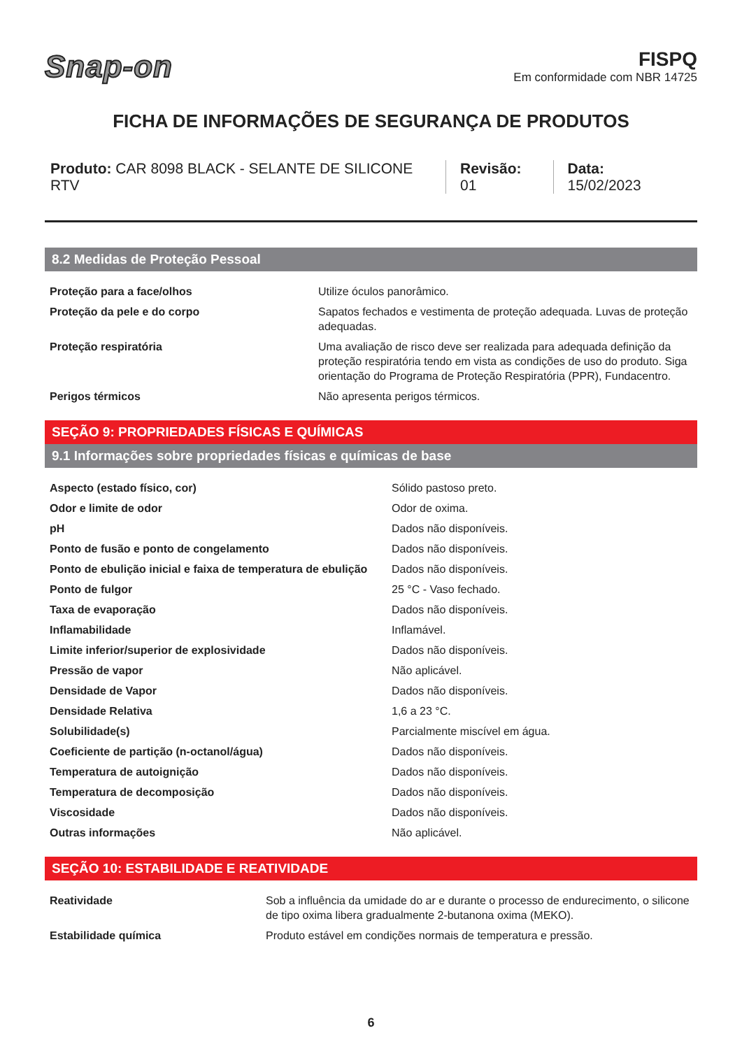Snap-on
FISPQ
Em conformidade com NBR 14725
FICHA DE INFORMAÇÕES DE SEGURANÇA DE PRODUTOS
Produto: CAR 8098 BLACK - SELANTE DE SILICONE RTV
Revisão: 01 Data: 15/02/2023
8.2 Medidas de Proteção Pessoal
| Proteção para a face/olhos | Utilize óculos panorâmico. |
| Proteção da pele e do corpo | Sapatos fechados e vestimenta de proteção adequada. Luvas de proteção adequadas. |
| Proteção respiratória | Uma avaliação de risco deve ser realizada para adequada definição da proteção respiratória tendo em vista as condições de uso do produto. Siga orientação do Programa de Proteção Respiratória (PPR), Fundacentro. |
| Perigos térmicos | Não apresenta perigos térmicos. |
SEÇÃO 9: PROPRIEDADES FÍSICAS E QUÍMICAS
9.1 Informações sobre propriedades físicas e químicas de base
| Aspecto (estado físico, cor) | Sólido pastoso preto. |
| Odor e limite de odor | Odor de oxima. |
| pH | Dados não disponíveis. |
| Ponto de fusão e ponto de congelamento | Dados não disponíveis. |
| Ponto de ebulição inicial e faixa de temperatura de ebulição | Dados não disponíveis. |
| Ponto de fulgor | 25 °C - Vaso fechado. |
| Taxa de evaporação | Dados não disponíveis. |
| Inflamabilidade | Inflamável. |
| Limite inferior/superior de explosividade | Dados não disponíveis. |
| Pressão de vapor | Não aplicável. |
| Densidade de Vapor | Dados não disponíveis. |
| Densidade Relativa | 1,6 a 23 °C. |
| Solubilidade(s) | Parcialmente miscível em água. |
| Coeficiente de partição (n-octanol/água) | Dados não disponíveis. |
| Temperatura de autoignição | Dados não disponíveis. |
| Temperatura de decomposição | Dados não disponíveis. |
| Viscosidade | Dados não disponíveis. |
| Outras informações | Não aplicável. |
SEÇÃO 10: ESTABILIDADE E REATIVIDADE
| Reatividade | Sob a influência da umidade do ar e durante o processo de endurecimento, o silicone de tipo oxima libera gradualmente 2-butanona oxima (MEKO). |
| Estabilidade química | Produto estável em condições normais de temperatura e pressão. |
6